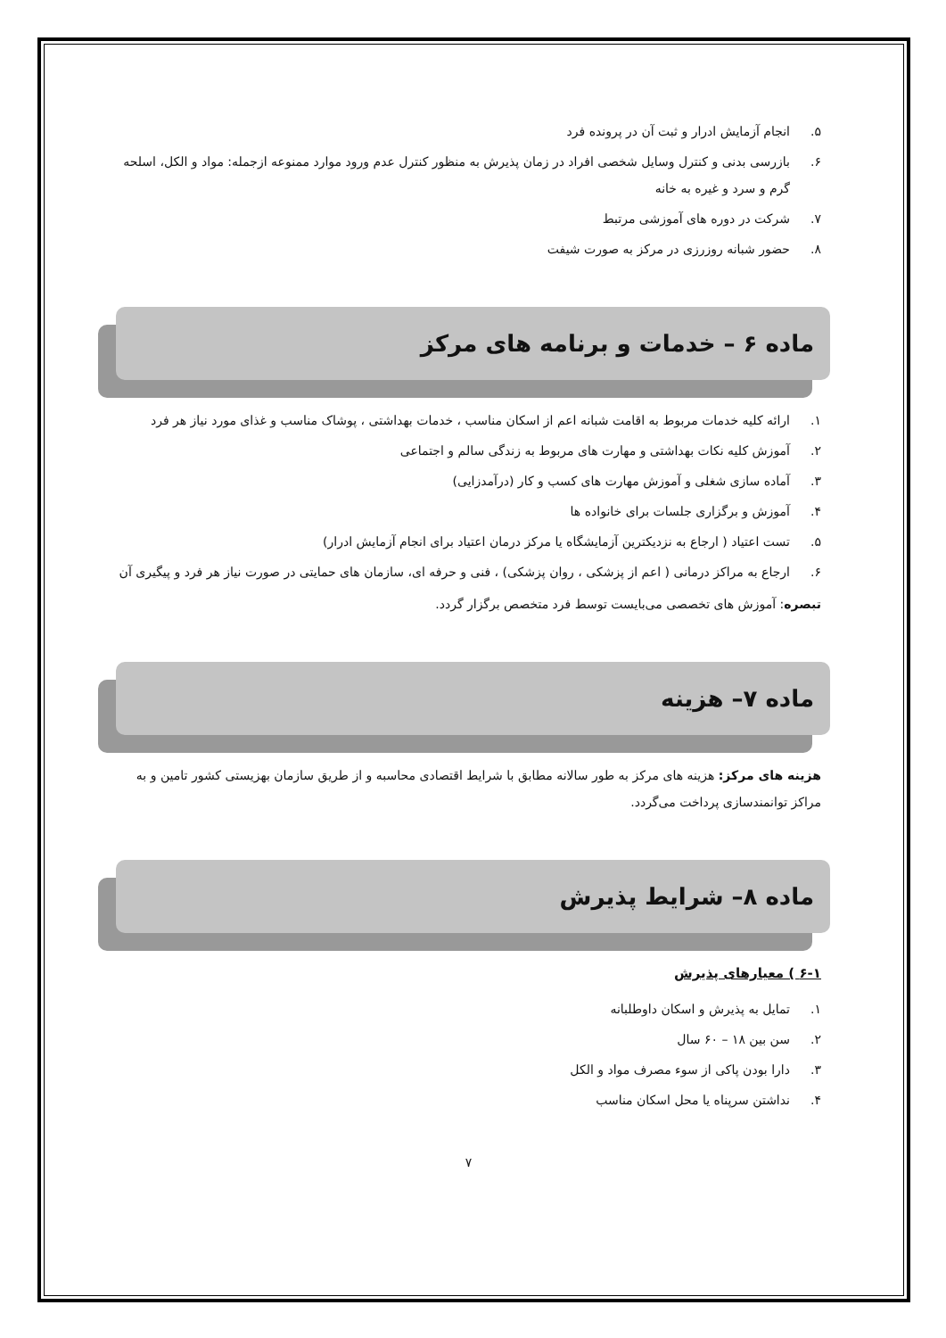۵. انجام آزمایش ادرار و ثبت آن در پرونده فرد
۶. بازرسی بدنی و کنترل وسایل شخصی افراد در زمان پذیرش به منظور کنترل عدم ورود موارد ممنوعه ازجمله: مواد و الکل، اسلحه گرم و سرد و غیره به خانه
۷. شرکت در دوره های آموزشی مرتبط
۸. حضور شبانه روزرزی در مرکز به صورت شیفت
ماده ۶ – خدمات و برنامه های مرکز
۱. ارائه کلیه خدمات مربوط به اقامت شبانه اعم از اسکان مناسب ، خدمات بهداشتی ، پوشاک مناسب و غذای مورد نیاز هر فرد
۲. آموزش کلیه نکات بهداشتی و مهارت های مربوط به زندگی سالم و اجتماعی
۳. آماده سازی شغلی و آموزش مهارت های کسب و کار (درآمدزایی)
۴. آموزش و برگزاری جلسات برای خانواده ها
۵. تست اعتیاد ( ارجاع به نزدیکترین آزمایشگاه یا مرکز درمان اعتیاد برای انجام آزمایش ادرار)
۶. ارجاع به مراکز درمانی ( اعم از پزشکی ، روان پزشکی) ، فنی و حرفه ای، سازمان های حمایتی در صورت نیاز هر فرد و پیگیری آن
تبصره: آموزش های تخصصی می‌بایست توسط فرد متخصص برگزار گردد.
ماده ۷– هزینه
هزینه های مرکز: هزینه های مرکز به طور سالانه مطابق با شرایط اقتصادی محاسبه و از طریق سازمان بهزیستی کشور تامین و به مراکز توانمندسازی پرداخت می‌گردد.
ماده ۸– شرایط پذیرش
۶-۱ ) معیارهای پذیرش
۱. تمایل به پذیرش و اسکان داوطلبانه
۲. سن بین ۱۸ – ۶۰ سال
۳. دارا بودن پاکی از سوء مصرف مواد و الکل
۴. نداشتن سرپناه یا محل اسکان مناسب
۷